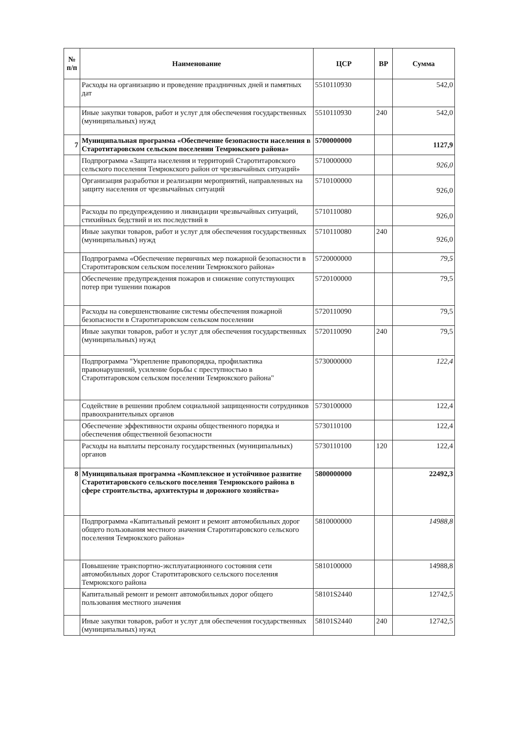| № п/п | Наименование | ЦСР | ВР | Сумма |
| --- | --- | --- | --- | --- |
| | Расходы на организацию и проведение праздничных дней и памятных дат | 5510110930 | | 542,0 |
| | Иные закупки товаров, работ и услуг для обеспечения государственных (муниципальных) нужд | 5510110930 | 240 | 542,0 |
| 7 | Муниципальная программа «Обеспечение безопасности населения в Старотитаровском сельском поселении Темрюкского района» | 5700000000 | | 1127,9 |
| | Подпрограмма «Защита населения и территорий Старотитаровского сельского поселения Темрюкского район от чрезвычайных ситуаций» | 5710000000 | | 926,0 |
| | Организация разработки и реализации мероприятий, направленных на защиту населения от чрезвычайных ситуаций | 5710100000 | | 926,0 |
| | Расходы по предупреждению и ликвидации чрезвычайных ситуаций, стихийных бедствий и их последствий в | 5710110080 | | 926,0 |
| | Иные закупки товаров, работ и услуг для обеспечения государственных (муниципальных) нужд | 5710110080 | 240 | 926,0 |
| | Подпрограмма «Обеспечение первичных мер пожарной безопасности в Старотитаровском сельском поселении Темрюкского района» | 5720000000 | | 79,5 |
| | Обеспечение предупреждения пожаров и снижение сопутствующих потер при тушении пожаров | 5720100000 | | 79,5 |
| | Расходы на совершенствование системы обеспечения пожарной безопасности в Старотитаровском сельском поселении | 5720110090 | | 79,5 |
| | Иные закупки товаров, работ и услуг для обеспечения государственных (муниципальных) нужд | 5720110090 | 240 | 79,5 |
| | Подпрограмма "Укрепление правопорядка, профилактика правонарушений, усиление борьбы с преступностью в Старотитаровском сельском поселении Темрюкского района" | 5730000000 | | 122,4 |
| | Содействие в решении проблем социальной защищенности сотрудников правоохранительных органов | 5730100000 | | 122,4 |
| | Обеспечение эффективности охраны общественного порядка и обеспечения общественной безопасности | 5730110100 | | 122,4 |
| | Расходы на выплаты персоналу государственных (муниципальных) органов | 5730110100 | 120 | 122,4 |
| 8 | Муниципальная программа «Комплексное и устойчивое развитие Старотитаровского сельского поселения Темрюкского района в сфере строительства, архитектуры и дорожного хозяйства» | 5800000000 | | 22492,3 |
| | Подпрограмма «Капитальный ремонт и ремонт автомобильных дорог общего пользования местного значения Старотитаровского сельского поселения Темрюкского района» | 5810000000 | | 14988,8 |
| | Повышение транспортно-эксплуатационного состояния сети автомобильных дорог Старотитаровского сельского поселения Темрюкского района | 5810100000 | | 14988,8 |
| | Капитальный ремонт и ремонт автомобильных дорог общего пользования местного значения | 58101S2440 | | 12742,5 |
| | Иные закупки товаров, работ и услуг для обеспечения государственных (муниципальных) нужд | 58101S2440 | 240 | 12742,5 |